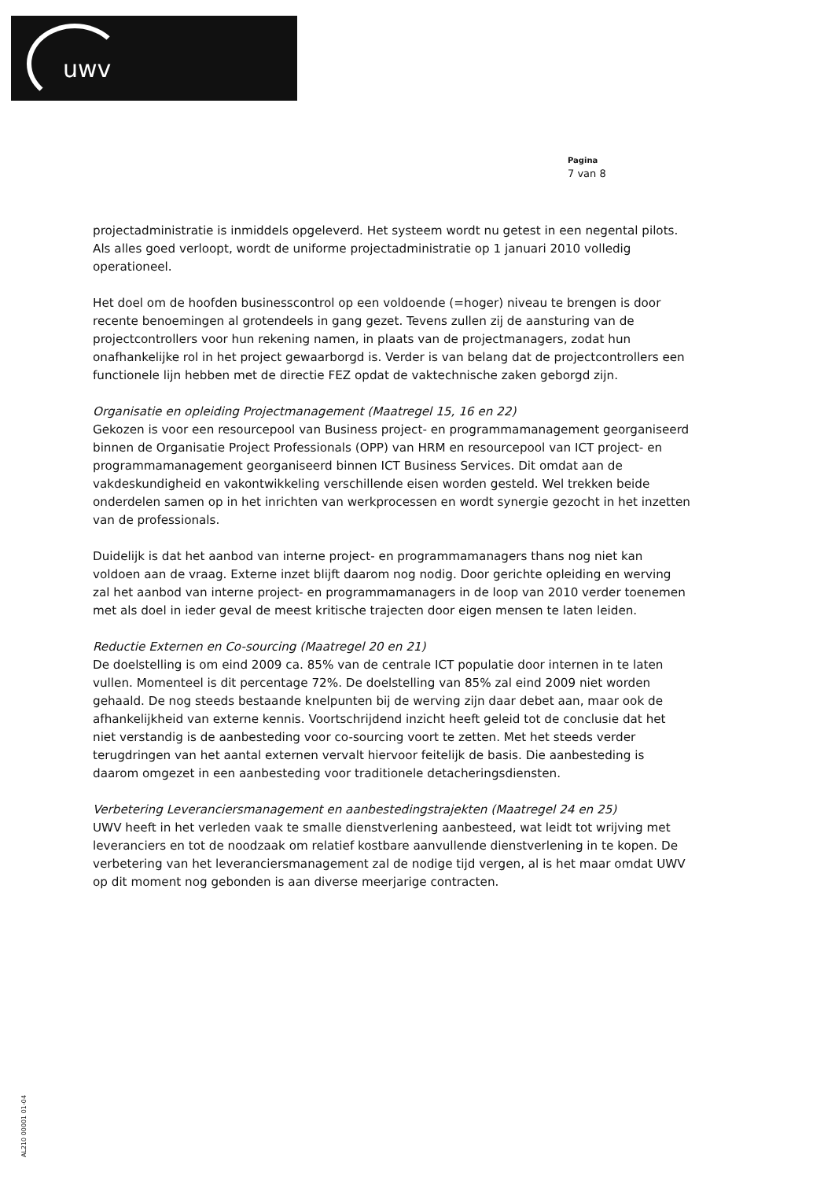uwv
Pagina
7 van 8
projectadministratie is inmiddels opgeleverd. Het systeem wordt nu getest in een negental pilots. Als alles goed verloopt, wordt de uniforme projectadministratie op 1 januari 2010 volledig operationeel.
Het doel om de hoofden businesscontrol op een voldoende (=hoger) niveau te brengen is door recente benoemingen al grotendeels in gang gezet. Tevens zullen zij de aansturing van de projectcontrollers voor hun rekening namen, in plaats van de projectmanagers, zodat hun onafhankelijke rol in het project gewaarborgd is. Verder is van belang dat de projectcontrollers een functionele lijn hebben met de directie FEZ opdat de vaktechnische zaken geborgd zijn.
Organisatie en opleiding Projectmanagement (Maatregel 15, 16 en 22)
Gekozen is voor een resourcepool van Business project- en programmamanagement georganiseerd binnen de Organisatie Project Professionals (OPP) van HRM en resourcepool van ICT project- en programmamanagement georganiseerd binnen ICT Business Services. Dit omdat aan de vakdeskundigheid en vakontwikkeling verschillende eisen worden gesteld. Wel trekken beide onderdelen samen op in het inrichten van werkprocessen en wordt synergie gezocht in het inzetten van de professionals.
Duidelijk is dat het aanbod van interne project- en programmamanagers thans nog niet kan voldoen aan de vraag. Externe inzet blijft daarom nog nodig. Door gerichte opleiding en werving zal het aanbod van interne project- en programmamanagers in de loop van 2010 verder toenemen met als doel in ieder geval de meest kritische trajecten door eigen mensen te laten leiden.
Reductie Externen en Co-sourcing (Maatregel 20 en 21)
De doelstelling is om eind 2009 ca. 85% van de centrale ICT populatie door internen in te laten vullen. Momenteel is dit percentage 72%. De doelstelling van 85% zal eind 2009 niet worden gehaald. De nog steeds bestaande knelpunten bij de werving zijn daar debet aan, maar ook de afhankelijkheid van externe kennis. Voortschrijdend inzicht heeft geleid tot de conclusie dat het niet verstandig is de aanbesteding voor co-sourcing voort te zetten. Met het steeds verder terugdringen van het aantal externen vervalt hiervoor feitelijk de basis. Die aanbesteding is daarom omgezet in een aanbesteding voor traditionele detacheringsdiensten.
Verbetering Leveranciersmanagement en aanbestedingstrajekten (Maatregel 24 en 25)
UWV heeft in het verleden vaak te smalle dienstverlening aanbesteed, wat leidt tot wrijving met leveranciers en tot de noodzaak om relatief kostbare aanvullende dienstverlening in te kopen. De verbetering van het leveranciersmanagement zal de nodige tijd vergen, al is het maar omdat UWV op dit moment nog gebonden is aan diverse meerjarige contracten.
AL210 00001 01-04